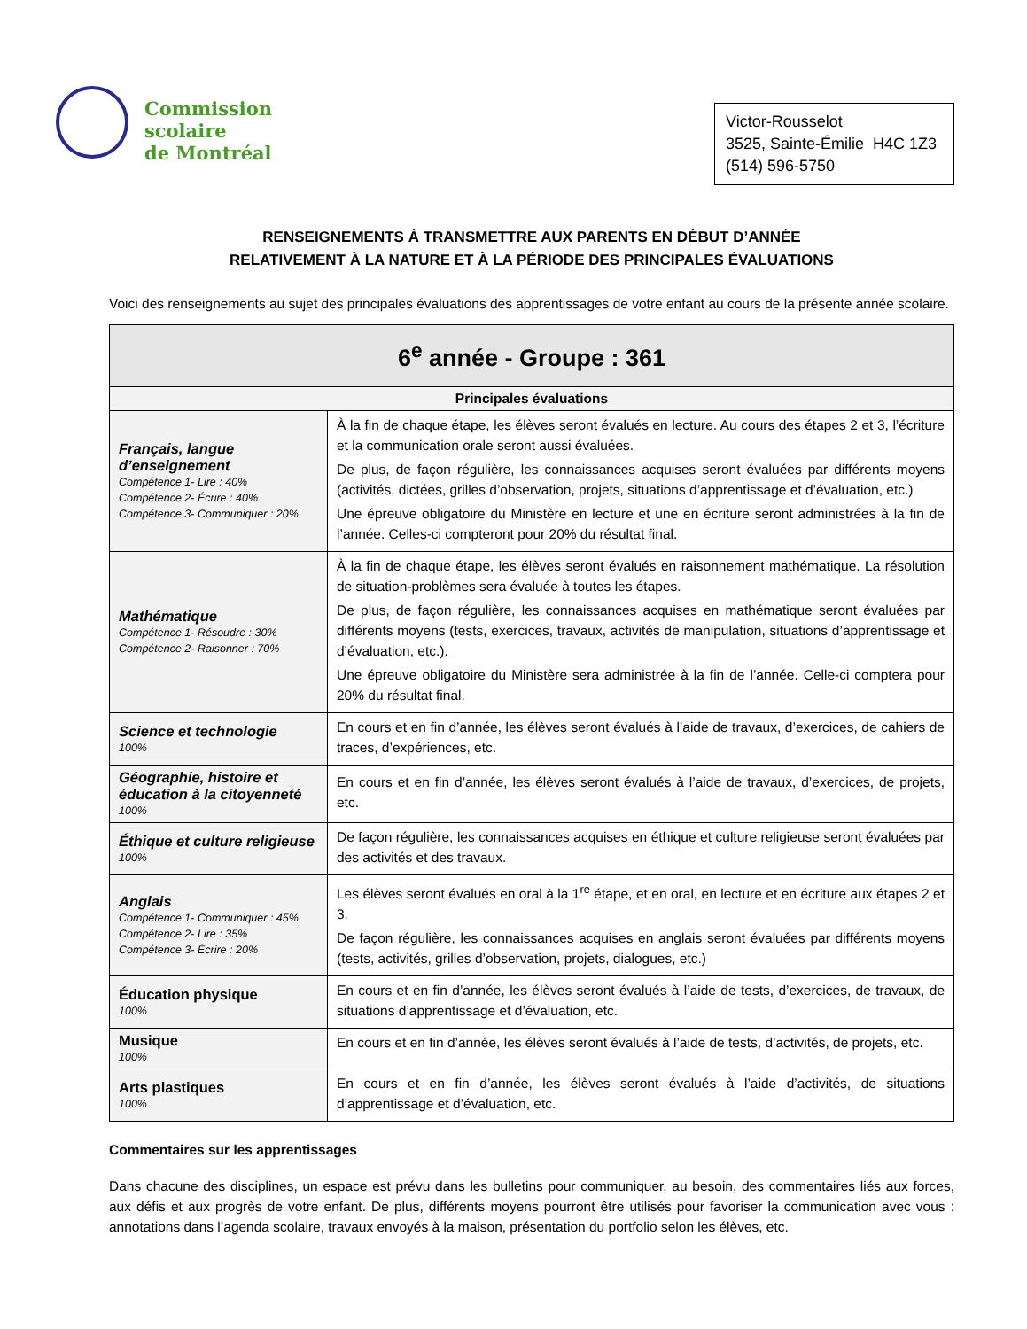Commission
scolaire
de Montréal
Victor-Rousselot
3525, Sainte-Émilie H4C 1Z3
(514) 596-5750
RENSEIGNEMENTS À TRANSMETTRE AUX PARENTS EN DÉBUT D’ANNÉE
RELATIVEMENT À LA NATURE ET À LA PÉRIODE DES PRINCIPALES ÉVALUATIONS
Voici des renseignements au sujet des principales évaluations des apprentissages de votre enfant au cours de la présente année scolaire.
| 6<sup>e</sup> année - Groupe : 361 | |
| --- | --- |
| Principales évaluations | |
| Français, langue d’enseignement Compétence 1- Lire : 40% Compétence 2- Écrire : 40% Compétence 3- Communiquer : 20% | À la fin de chaque étape, les élèves seront évalués en lecture. Au cours des étapes 2 et 3, l’écriture et la communication orale seront aussi évaluées. De plus, de façon régulière, les connaissances acquises seront évaluées par différents moyens (activités, dictées, grilles d’observation, projets, situations d’apprentissage et d’évaluation, etc.) Une épreuve obligatoire du Ministère en lecture et une en écriture seront administrées à la fin de l’année. Celles-ci compteront pour 20% du résultat final. |
| Mathématique Compétence 1- Résoudre : 30% Compétence 2- Raisonner : 70% | À la fin de chaque étape, les élèves seront évalués en raisonnement mathématique. La résolution de situation-problèmes sera évaluée à toutes les étapes. De plus, de façon régulière, les connaissances acquises en mathématique seront évaluées par différents moyens (tests, exercices, travaux, activités de manipulation, situations d’apprentissage et d’évaluation, etc.). Une épreuve obligatoire du Ministère sera administrée à la fin de l’année. Celle-ci comptera pour 20% du résultat final. |
| Science et technologie 100% | En cours et en fin d’année, les élèves seront évalués à l’aide de travaux, d’exercices, de cahiers de traces, d’expériences, etc. |
| Géographie, histoire et éducation à la citoyenneté 100% | En cours et en fin d’année, les élèves seront évalués à l’aide de travaux, d’exercices, de projets, etc. |
| Éthique et culture religieuse 100% | De façon régulière, les connaissances acquises en éthique et culture religieuse seront évaluées par des activités et des travaux. |
| Anglais Compétence 1- Communiquer : 45% Compétence 2- Lire : 35% Compétence 3- Écrire : 20% | Les élèves seront évalués en oral à la 1<sup>re</sup> étape, et en oral, en lecture et en écriture aux étapes 2 et 3. De façon régulière, les connaissances acquises en anglais seront évaluées par différents moyens (tests, activités, grilles d’observation, projets, dialogues, etc.) |
| Éducation physique 100% | En cours et en fin d’année, les élèves seront évalués à l’aide de tests, d’exercices, de travaux, de situations d’apprentissage et d’évaluation, etc. |
| Musique 100% | En cours et en fin d’année, les élèves seront évalués à l’aide de tests, d’activités, de projets, etc. |
| Arts plastiques 100% | En cours et en fin d’année, les élèves seront évalués à l’aide d’activités, de situations d’apprentissage et d’évaluation, etc. |
Commentaires sur les apprentissages
Dans chacune des disciplines, un espace est prévu dans les bulletins pour communiquer, au besoin, des commentaires liés aux forces, aux défis et aux progrès de votre enfant. De plus, différents moyens pourront être utilisés pour favoriser la communication avec vous : annotations dans l’agenda scolaire, travaux envoyés à la maison, présentation du portfolio selon les élèves, etc.